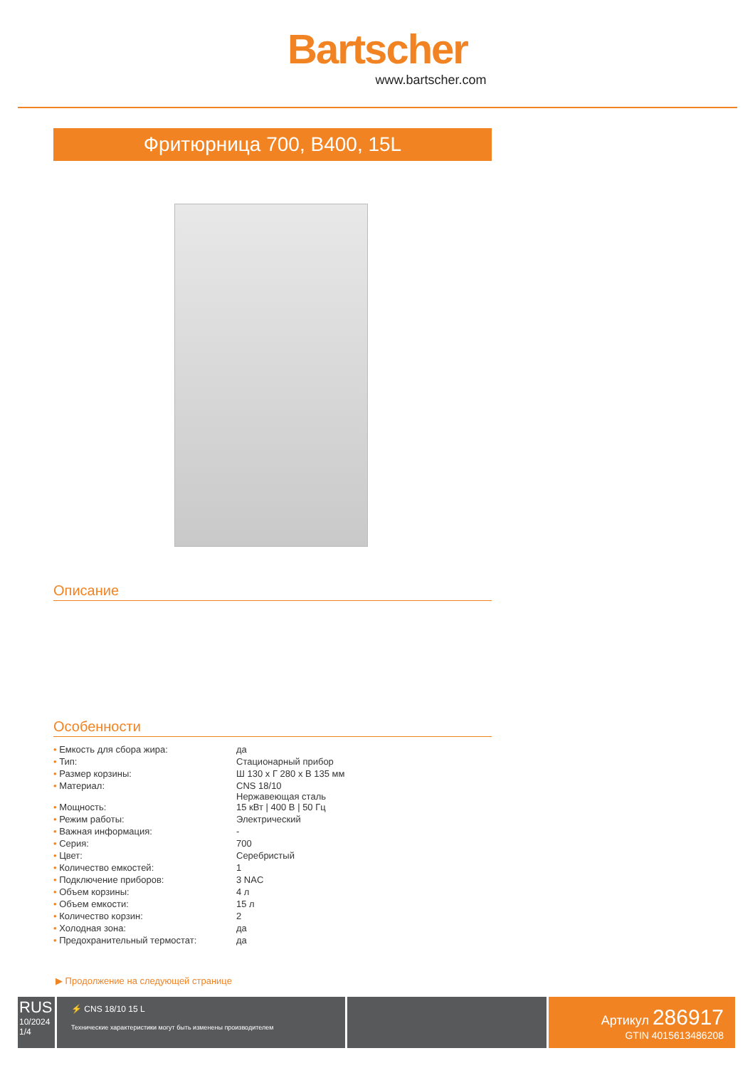Bartscher
www.bartscher.com
Фритюрница 700, B400, 15L
Описание
Особенности
| • Емкость для сбора жира: | да |
| • Тип: | Стационарный прибор |
| • Размер корзины: | Ш 130 x Г 280 x В 135 мм |
| • Материал: | CNS 18/10 Нержавеющая сталь |
| • Мощность: | 15 кВт / 400 В / 50 Гц |
| • Режим работы: | Электрический |
| • Важная информация: | - |
| • Серия: | 700 |
| • Цвет: | Серебристый |
| • Количество емкостей: | 1 |
| • Подключение приборов: | 3 NAC |
| • Объем корзины: | 4 л |
| • Объем емкости: | 15 л |
| • Количество корзин: | 2 |
| • Холодная зона: | да |
| • Предохранительный термостат: | да |
▶ Продолжение на следующей странице
RUS
10/2024
1/4
⚡ CNS 18/10 15 L
Технические характеристики могут быть изменены производителем
Артикул 286917
GTIN 4015613486208